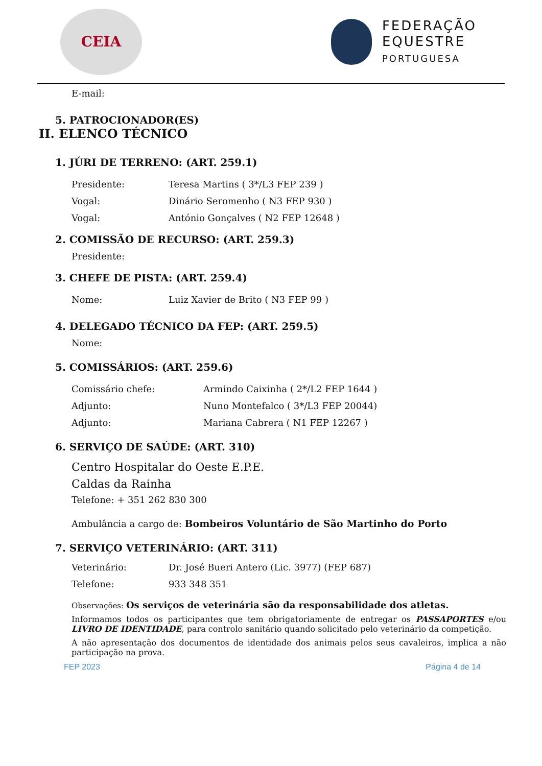CEIA
FEDERAÇÃO
EQUESTRE
PORTUGUESA
E-mail:
5. PATROCIONADOR(ES)
II. ELENCO TÉCNICO
1. JÚRI DE TERRENO: (ART. 259.1)
Presidente: Teresa Martins ( 3*/L3 FEP 239 )
Vogal: Dinário Seromenho ( N3 FEP 930 )
Vogal: António Gonçalves ( N2 FEP 12648 )
2. COMISSÃO DE RECURSO: (ART. 259.3)
Presidente:
3. CHEFE DE PISTA: (ART. 259.4)
Nome: Luiz Xavier de Brito ( N3 FEP 99 )
4. DELEGADO TÉCNICO DA FEP: (ART. 259.5)
Nome:
5. COMISSÁRIOS: (ART. 259.6)
Comissário chefe: Armindo Caixinha ( 2*/L2 FEP 1644 )
Adjunto: Nuno Montefalco ( 3*/L3 FEP 20044)
Adjunto: Mariana Cabrera ( N1 FEP 12267 )
6. SERVIÇO DE SAÚDE: (ART. 310)
Centro Hospitalar do Oeste E.P.E.
Caldas da Rainha
Telefone: + 351 262 830 300
Ambulância a cargo de: Bombeiros Voluntário de São Martinho do Porto
7. SERVIÇO VETERINÁRIO: (ART. 311)
Veterinário: Dr. José Bueri Antero (Lic. 3977) (FEP 687)
Telefone: 933 348 351
Observações: Os serviços de veterinária são da responsabilidade dos atletas.
Informamos todos os participantes que tem obrigatoriamente de entregar os PASSAPORTES e/ou LIVRO DE IDENTIDADE, para controlo sanitário quando solicitado pelo veterinário da competição.
A não apresentação dos documentos de identidade dos animais pelos seus cavaleiros, implica a não participação na prova.
FEP 2023 Página 4 de 14